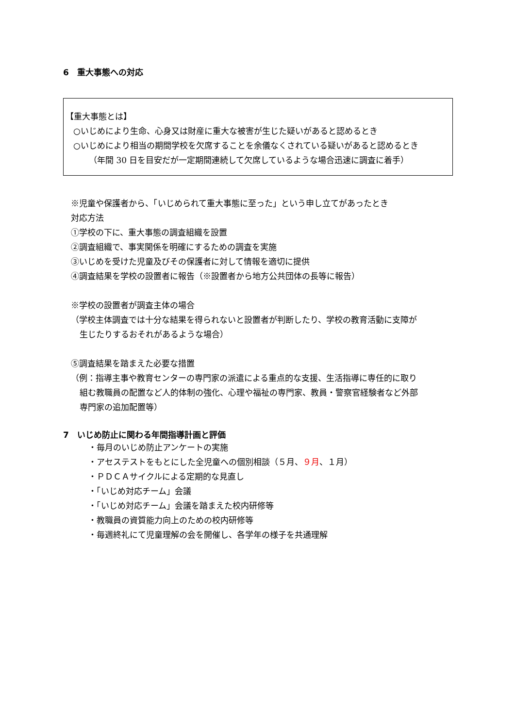6　重大事態への対応
【重大事態とは】
○いじめにより生命、心身又は財産に重大な被害が生じた疑いがあると認めるとき
○いじめにより相当の期間学校を欠席することを余儀なくされている疑いがあると認めるとき
（年間 30 日を目安だが一定期間連続して欠席しているような場合迅速に調査に着手）
※児童や保護者から、「いじめられて重大事態に至った」という申し立てがあったとき
対応方法
①学校の下に、重大事態の調査組織を設置
②調査組織で、事実関係を明確にするための調査を実施
③いじめを受けた児童及びその保護者に対して情報を適切に提供
④調査結果を学校の設置者に報告（※設置者から地方公共団体の長等に報告）
※学校の設置者が調査主体の場合
（学校主体調査では十分な結果を得られないと設置者が判断したり、学校の教育活動に支障が
生じたりするおそれがあるような場合）
⑤調査結果を踏まえた必要な措置
（例：指導主事や教育センターの専門家の派遣による重点的な支援、生活指導に専任的に取り
組む教職員の配置など人的体制の強化、心理や福祉の専門家、教員・警察官経験者など外部
専門家の追加配置等）
7　いじめ防止に関わる年間指導計画と評価
・毎月のいじめ防止アンケートの実施
・アセステストをもとにした全児童への個別相談（５月、９月、１月）
・ＰＤＣＡサイクルによる定期的な見直し
・「いじめ対応チーム」会議
・「いじめ対応チーム」会議を踏まえた校内研修等
・教職員の資質能力向上のための校内研修等
・毎週終礼にて児童理解の会を開催し、各学年の様子を共通理解